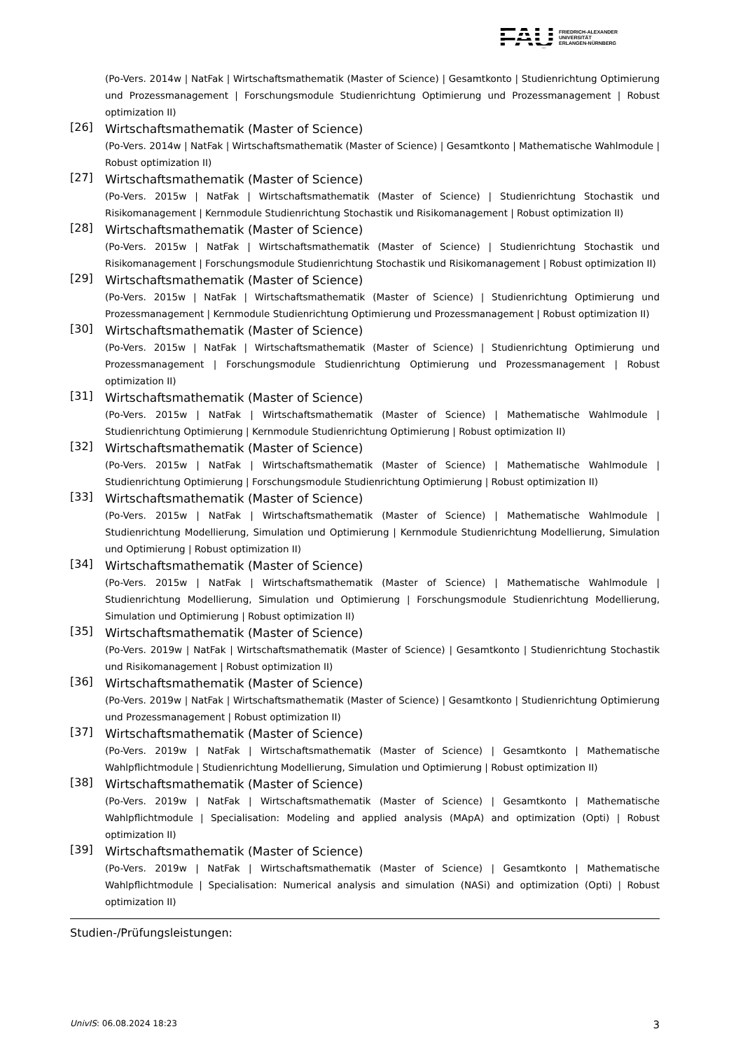FAU
FRIEDRICH-ALEXANDER
UNIVERSITÄT
ERLANGEN-NÜRNBERG
(Po-Vers. 2014w | NatFak | Wirtschaftsmathematik (Master of Science) | Gesamtkonto | Studienrichtung Optimierung und Prozessmanagement | Forschungsmodule Studienrichtung Optimierung und Prozessmanagement | Robust optimization II)
[26]
Wirtschaftsmathematik (Master of Science)
(Po-Vers. 2014w | NatFak | Wirtschaftsmathematik (Master of Science) | Gesamtkonto | Mathematische Wahlmodule | Robust optimization II)
[27]
Wirtschaftsmathematik (Master of Science)
(Po-Vers. 2015w | NatFak | Wirtschaftsmathematik (Master of Science) | Studienrichtung Stochastik und Risikomanagement | Kernmodule Studienrichtung Stochastik und Risikomanagement | Robust optimization II)
[28]
Wirtschaftsmathematik (Master of Science)
(Po-Vers. 2015w | NatFak | Wirtschaftsmathematik (Master of Science) | Studienrichtung Stochastik und Risikomanagement | Forschungsmodule Studienrichtung Stochastik und Risikomanagement | Robust optimization II)
[29]
Wirtschaftsmathematik (Master of Science)
(Po-Vers. 2015w | NatFak | Wirtschaftsmathematik (Master of Science) | Studienrichtung Optimierung und Prozessmanagement | Kernmodule Studienrichtung Optimierung und Prozessmanagement | Robust optimization II)
[30]
Wirtschaftsmathematik (Master of Science)
(Po-Vers. 2015w | NatFak | Wirtschaftsmathematik (Master of Science) | Studienrichtung Optimierung und Prozessmanagement | Forschungsmodule Studienrichtung Optimierung und Prozessmanagement | Robust optimization II)
[31]
Wirtschaftsmathematik (Master of Science)
(Po-Vers. 2015w | NatFak | Wirtschaftsmathematik (Master of Science) | Mathematische Wahlmodule | Studienrichtung Optimierung | Kernmodule Studienrichtung Optimierung | Robust optimization II)
[32]
Wirtschaftsmathematik (Master of Science)
(Po-Vers. 2015w | NatFak | Wirtschaftsmathematik (Master of Science) | Mathematische Wahlmodule | Studienrichtung Optimierung | Forschungsmodule Studienrichtung Optimierung | Robust optimization II)
[33]
Wirtschaftsmathematik (Master of Science)
(Po-Vers. 2015w | NatFak | Wirtschaftsmathematik (Master of Science) | Mathematische Wahlmodule | Studienrichtung Modellierung, Simulation und Optimierung | Kernmodule Studienrichtung Modellierung, Simulation und Optimierung | Robust optimization II)
[34]
Wirtschaftsmathematik (Master of Science)
(Po-Vers. 2015w | NatFak | Wirtschaftsmathematik (Master of Science) | Mathematische Wahlmodule | Studienrichtung Modellierung, Simulation und Optimierung | Forschungsmodule Studienrichtung Modellierung, Simulation und Optimierung | Robust optimization II)
[35]
Wirtschaftsmathematik (Master of Science)
(Po-Vers. 2019w | NatFak | Wirtschaftsmathematik (Master of Science) | Gesamtkonto | Studienrichtung Stochastik und Risikomanagement | Robust optimization II)
[36]
Wirtschaftsmathematik (Master of Science)
(Po-Vers. 2019w | NatFak | Wirtschaftsmathematik (Master of Science) | Gesamtkonto | Studienrichtung Optimierung und Prozessmanagement | Robust optimization II)
[37]
Wirtschaftsmathematik (Master of Science)
(Po-Vers. 2019w | NatFak | Wirtschaftsmathematik (Master of Science) | Gesamtkonto | Mathematische Wahlpflichtmodule | Studienrichtung Modellierung, Simulation und Optimierung | Robust optimization II)
[38]
Wirtschaftsmathematik (Master of Science)
(Po-Vers. 2019w | NatFak | Wirtschaftsmathematik (Master of Science) | Gesamtkonto | Mathematische Wahlpflichtmodule | Specialisation: Modeling and applied analysis (MApA) and optimization (Opti) | Robust optimization II)
[39]
Wirtschaftsmathematik (Master of Science)
(Po-Vers. 2019w | NatFak | Wirtschaftsmathematik (Master of Science) | Gesamtkonto | Mathematische Wahlpflichtmodule | Specialisation: Numerical analysis and simulation (NASi) and optimization (Opti) | Robust optimization II)
Studien-/Prüfungsleistungen:
UnivIS: 06.08.2024 18:23 3